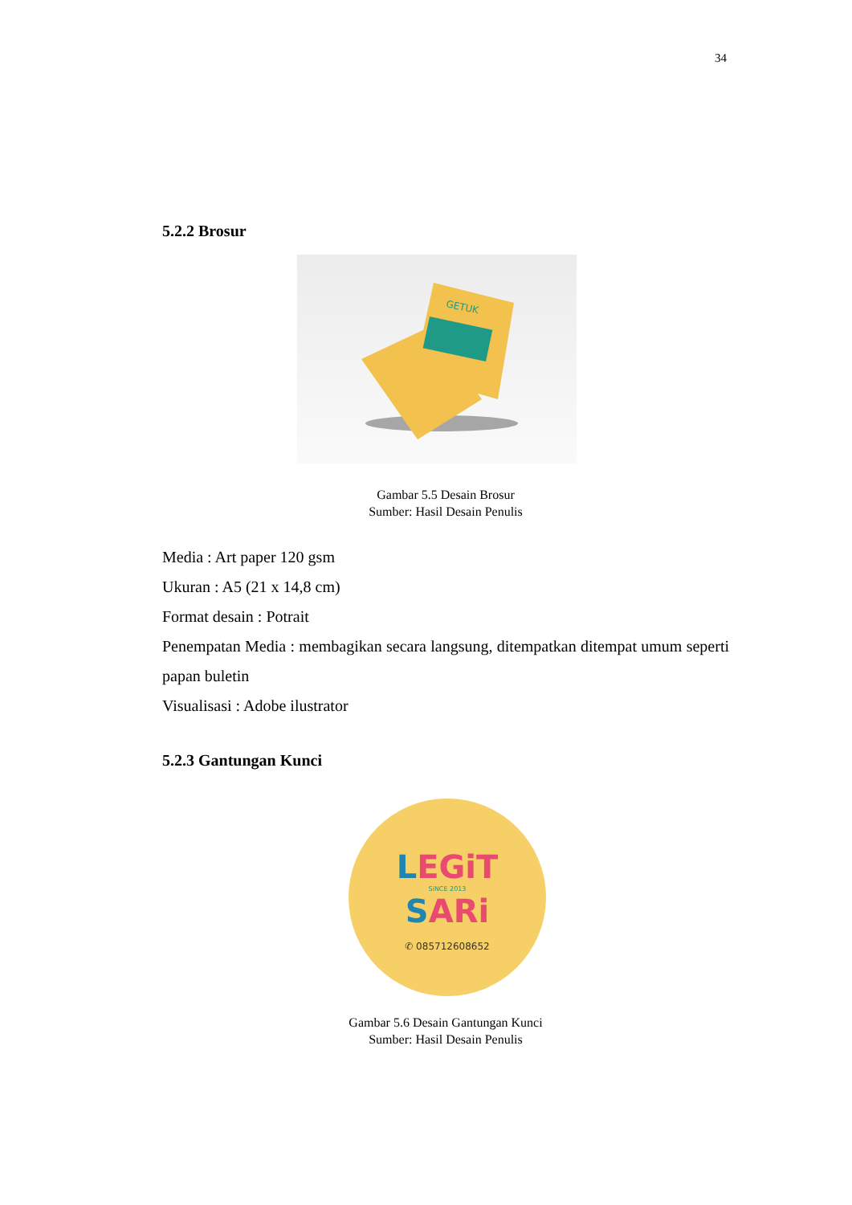34
5.2.2 Brosur
GETUK
Gambar 5.5 Desain Brosur
Sumber: Hasil Desain Penulis
Media : Art paper 120 gsm
Ukuran : A5 (21 x 14,8 cm)
Format desain : Potrait
Penempatan Media : membagikan secara langsung, ditempatkan ditempat umum seperti papan buletin
Visualisasi : Adobe ilustrator
5.2.3 Gantungan Kunci
LEGiT
SiNCE 2013
SARi
✆ 085712608652
Gambar 5.6 Desain Gantungan Kunci
Sumber: Hasil Desain Penulis